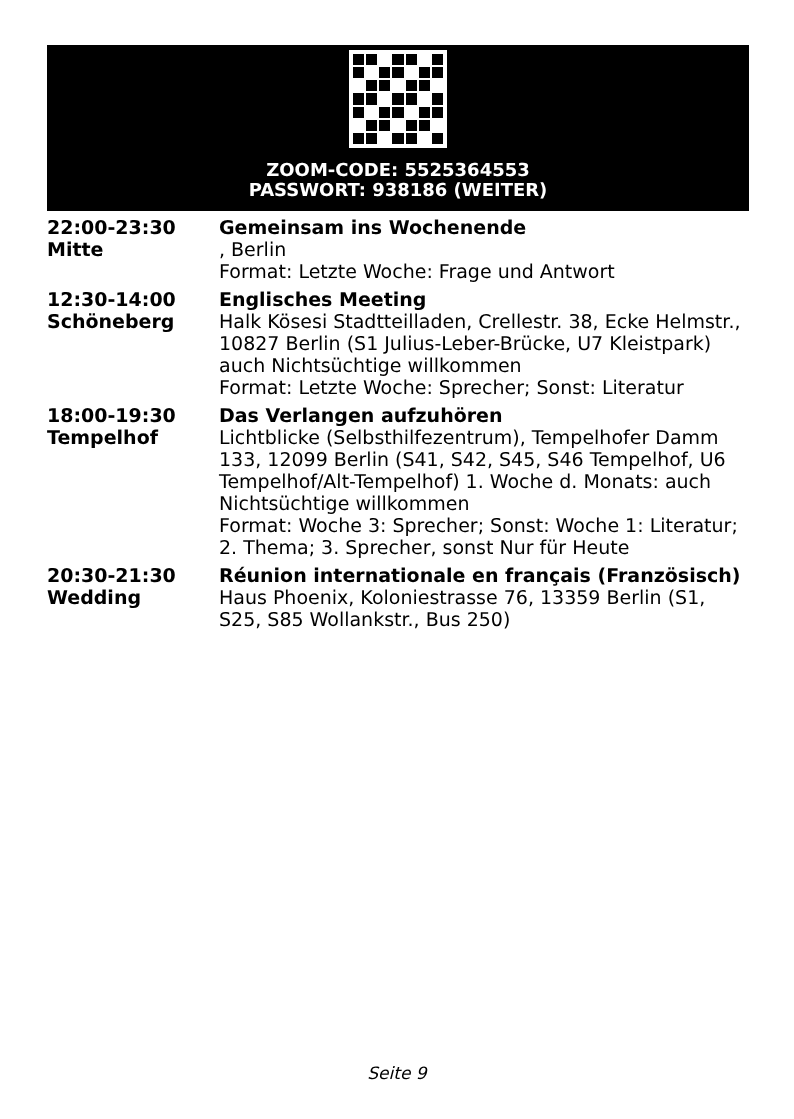ZOOM-CODE: 5525364553
PASSWORT: 938186 (WEITER)
| 22:00-23:30 Mitte | Gemeinsam ins Wochenende , Berlin Format: Letzte Woche: Frage und Antwort |
| 12:30-14:00 Schöneberg | Englisches Meeting Halk Kösesi Stadtteilladen, Crellestr. 38, Ecke Helmstr., 10827 Berlin (S1 Julius-Leber-Brücke, U7 Kleistpark) auch Nichtsüchtige willkommen Format: Letzte Woche: Sprecher; Sonst: Literatur |
| 18:00-19:30 Tempelhof | Das Verlangen aufzuhören Lichtblicke (Selbsthilfezentrum), Tempelhofer Damm 133, 12099 Berlin (S41, S42, S45, S46 Tempelhof, U6 Tempelhof/Alt-Tempelhof) 1. Woche d. Monats: auch Nichtsüchtige willkommen Format: Woche 3: Sprecher; Sonst: Woche 1: Literatur; 2. Thema; 3. Sprecher, sonst Nur für Heute |
| 20:30-21:30 Wedding | Réunion internationale en français (Französisch) Haus Phoenix, Koloniestrasse 76, 13359 Berlin (S1, S25, S85 Wollankstr., Bus 250) |
Seite 9